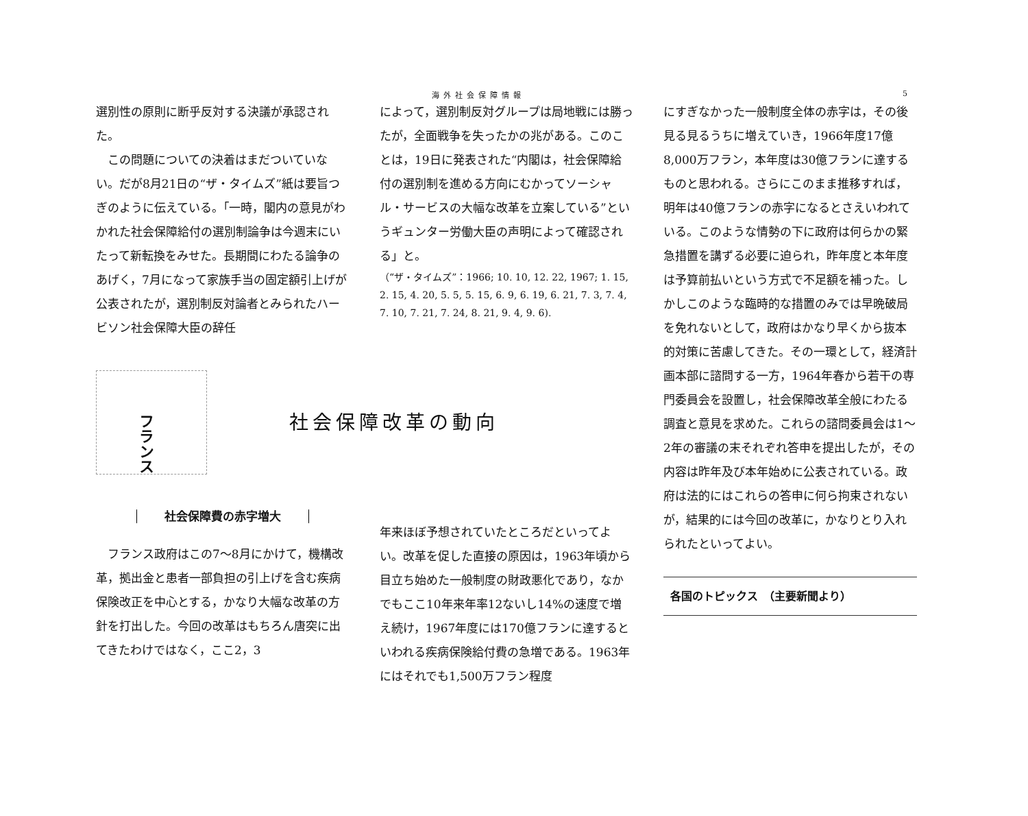海外社会保障情報 5
選別性の原則に断乎反対する決議が承認された。
　この問題についての決着はまだついていない。だが8月21日の“ザ・タイムズ”紙は要旨つぎのように伝えている。｢一時，閣内の意見がわかれた社会保障給付の選別制論争は今週末にいたって新転換をみせた。長期間にわたる論争のあげく，7月になって家族手当の固定額引上げが公表されたが，選別制反対論者とみられたハービソン社会保障大臣の辞任
フランス
社会保障改革の動向
社会保障費の赤字増大
　フランス政府はこの7～8月にかけて，機構改革，拠出金と患者一部負担の引上げを含む疾病保険改正を中心とする，かなり大幅な改革の方針を打出した。今回の改革はもちろん唐突に出てきたわけではなく，ここ2，3
によって，選別制反対グループは局地戦には勝ったが，全面戦争を失ったかの兆がある。このことは，19日に発表された“内閣は，社会保障給付の選別制を進める方向にむかってソーシャル・サービスの大幅な改革を立案している”というギュンター労働大臣の声明によって確認される」と。
（“ザ・タイムズ”：1966; 10. 10, 12. 22, 1967; 1. 15, 2. 15, 4. 20, 5. 5, 5. 15, 6. 9, 6. 19, 6. 21, 7. 3, 7. 4, 7. 10, 7. 21, 7. 24, 8. 21, 9. 4, 9. 6).
年来ほぼ予想されていたところだといってよい。改革を促した直接の原因は，1963年頃から目立ち始めた一般制度の財政悪化であり，なかでもここ10年来年率12ないし14%の速度で増え続け，1967年度には170億フランに達するといわれる疾病保険給付費の急増である。1963年にはそれでも1,500万フラン程度
にすぎなかった一般制度全体の赤字は，その後見る見るうちに増えていき，1966年度17億8,000万フラン，本年度は30億フランに達するものと思われる。さらにこのまま推移すれば，明年は40億フランの赤字になるとさえいわれている。このような情勢の下に政府は何らかの緊急措置を講ずる必要に迫られ，昨年度と本年度は予算前払いという方式で不足額を補った。しかしこのような臨時的な措置のみでは早晩破局を免れないとして，政府はかなり早くから抜本的対策に苦慮してきた。その一環として，経済計画本部に諮問する一方，1964年春から若干の専門委員会を設置し，社会保障改革全般にわたる調査と意見を求めた。これらの諮問委員会は1～2年の審議の末それぞれ答申を提出したが，その内容は昨年及び本年始めに公表されている。政府は法的にはこれらの答申に何ら拘束されないが，結果的には今回の改革に，かなりとり入れられたといってよい。
各国のトピックス　（主要新聞より）